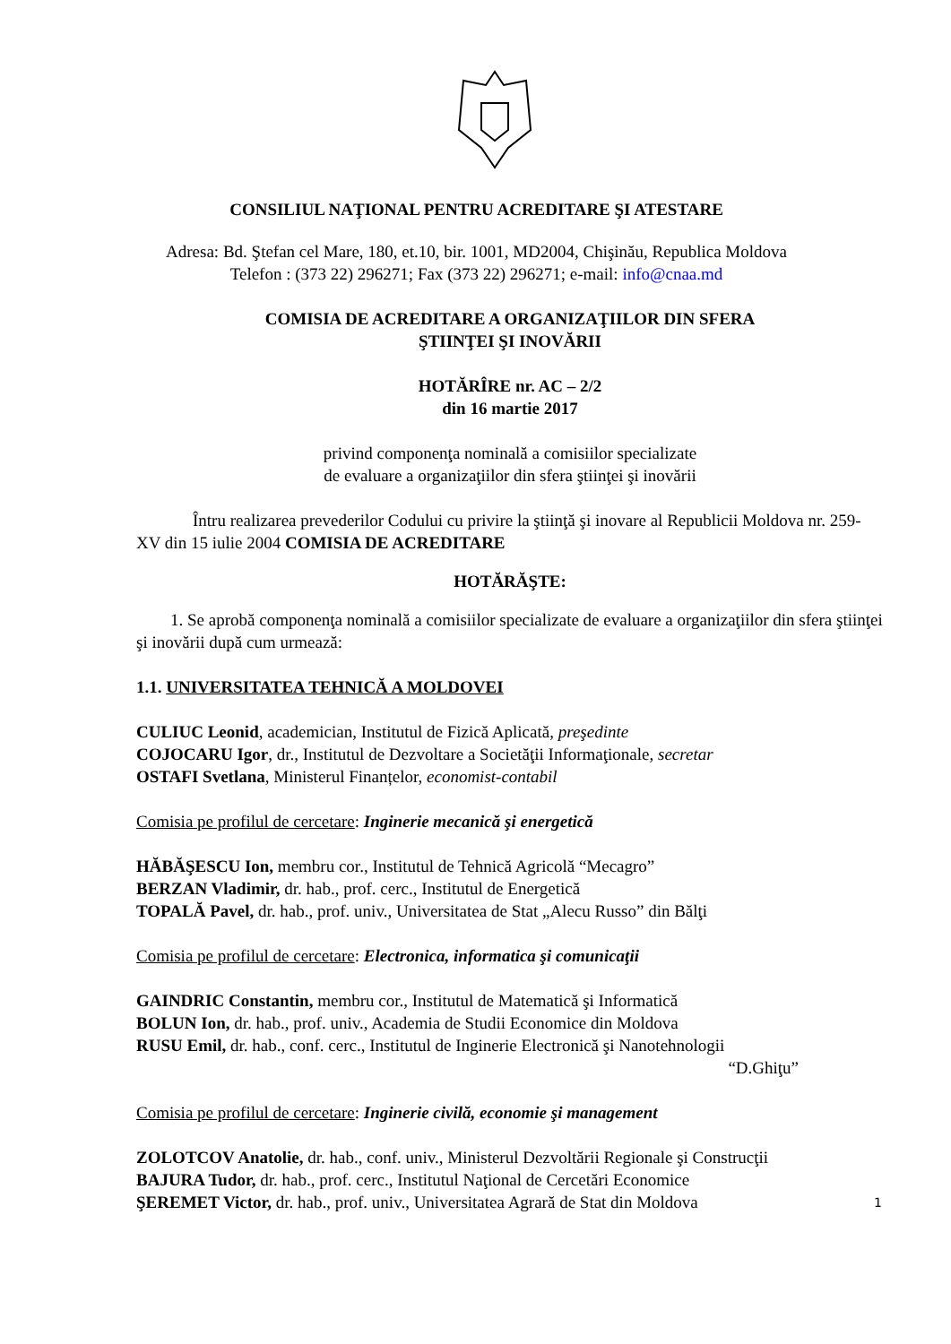CONSILIUL NAŢIONAL PENTRU ACREDITARE ŞI ATESTARE
Adresa: Bd. Ştefan cel Mare, 180, et.10, bir. 1001, MD2004, Chişinău, Republica Moldova
Telefon : (373 22) 296271; Fax (373 22) 296271; e-mail: info@cnaa.md
COMISIA DE ACREDITARE A ORGANIZAŢIILOR DIN SFERA
ŞTIINŢEI ŞI INOVĂRII
HOTĂRÎRE nr. AC – 2/2
din 16 martie 2017
privind componenţa nominală a comisiilor specializate
de evaluare a organizaţiilor din sfera ştiinţei şi inovării
Întru realizarea prevederilor Codului cu privire la ştiinţă şi inovare al Republicii Moldova nr. 259-XV din 15 iulie 2004 COMISIA DE ACREDITARE
HOTĂRĂŞTE:
1. Se aprobă componenţa nominală a comisiilor specializate de evaluare a organizaţiilor din sfera ştiinţei şi inovării după cum urmează:
1.1. UNIVERSITATEA TEHNICĂ A MOLDOVEI
CULIUC Leonid, academician, Institutul de Fizică Aplicată, preşedinte
COJOCARU Igor, dr., Institutul de Dezvoltare a Societăţii Informaţionale, secretar
OSTAFI Svetlana, Ministerul Finanțelor, economist-contabil
Comisia pe profilul de cercetare: Inginerie mecanică şi energetică
HĂBĂŞESCU Ion, membru cor., Institutul de Tehnică Agricolă “Mecagro”
BERZAN Vladimir, dr. hab., prof. cerc., Institutul de Energetică
TOPALĂ Pavel, dr. hab., prof. univ., Universitatea de Stat „Alecu Russo” din Bălţi
Comisia pe profilul de cercetare: Electronica, informatica şi comunicaţii
GAINDRIC Constantin, membru cor., Institutul de Matematică şi Informatică
BOLUN Ion, dr. hab., prof. univ., Academia de Studii Economice din Moldova
RUSU Emil, dr. hab., conf. cerc., Institutul de Inginerie Electronică şi Nanotehnologii
“D.Ghiţu”
Comisia pe profilul de cercetare: Inginerie civilă, economie şi management
ZOLOTCOV Anatolie, dr. hab., conf. univ., Ministerul Dezvoltării Regionale şi Construcţii
BAJURA Tudor, dr. hab., prof. cerc., Institutul Naţional de Cercetări Economice
ŞEREMET Victor, dr. hab., prof. univ., Universitatea Agrară de Stat din Moldova
1